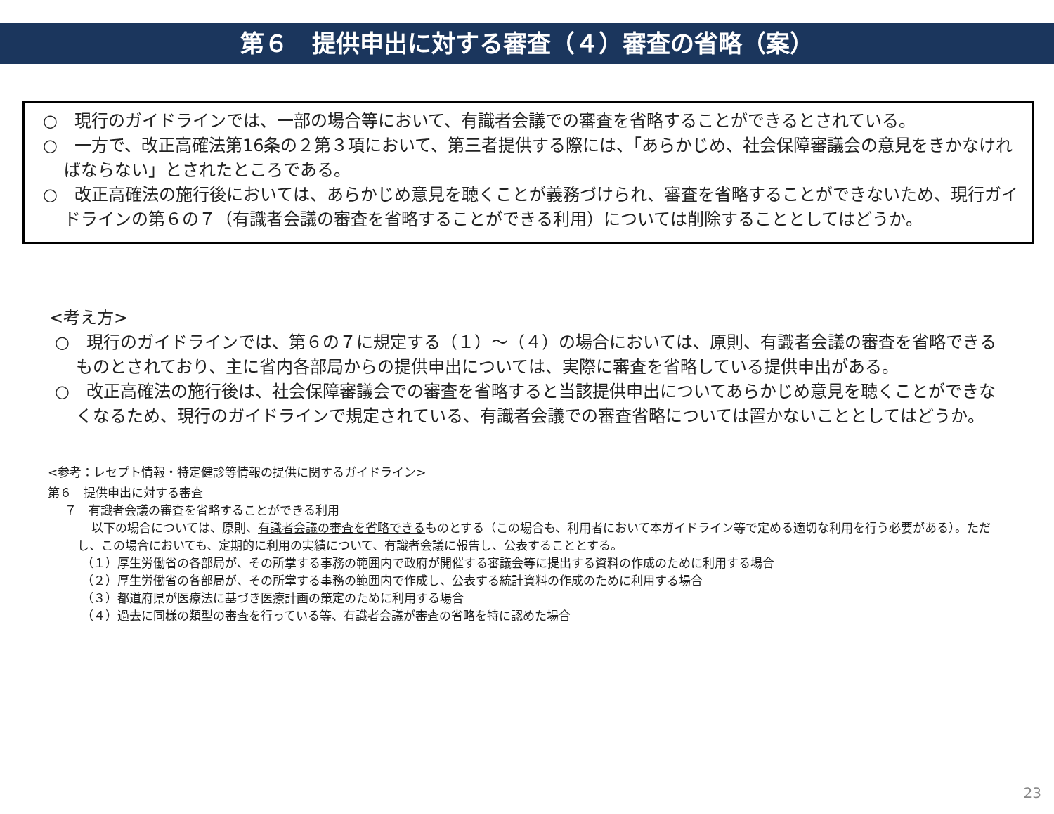第６　提供申出に対する審査（４）審査の省略（案）
○　現行のガイドラインでは、一部の場合等において、有識者会議での審査を省略することができるとされている。
○　一方で、改正高確法第16条の２第３項において、第三者提供する際には、「あらかじめ、社会保障審議会の意見をきかなければならない」とされたところである。
○　改正高確法の施行後においては、あらかじめ意見を聴くことが義務づけられ、審査を省略することができないため、現行ガイドラインの第６の７（有識者会議の審査を省略することができる利用）については削除することとしてはどうか。
<考え方>
○　現行のガイドラインでは、第６の７に規定する（１）～（４）の場合においては、原則、有識者会議の審査を省略できるものとされており、主に省内各部局からの提供申出については、実際に審査を省略している提供申出がある。
○　改正高確法の施行後は、社会保障審議会での審査を省略すると当該提供申出についてあらかじめ意見を聴くことができなくなるため、現行のガイドラインで規定されている、有識者会議での審査省略については置かないこととしてはどうか。
<参考：レセプト情報・特定健診等情報の提供に関するガイドライン>
第６　提供申出に対する審査
７　有識者会議の審査を省略することができる利用
以下の場合については、原則、有識者会議の審査を省略できるものとする（この場合も、利用者において本ガイドライン等で定める適切な利用を行う必要がある）。ただし、この場合においても、定期的に利用の実績について、有識者会議に報告し、公表することとする。
（１）厚生労働省の各部局が、その所掌する事務の範囲内で政府が開催する審議会等に提出する資料の作成のために利用する場合
（２）厚生労働省の各部局が、その所掌する事務の範囲内で作成し、公表する統計資料の作成のために利用する場合
（３）都道府県が医療法に基づき医療計画の策定のために利用する場合
（４）過去に同様の類型の審査を行っている等、有識者会議が審査の省略を特に認めた場合
23